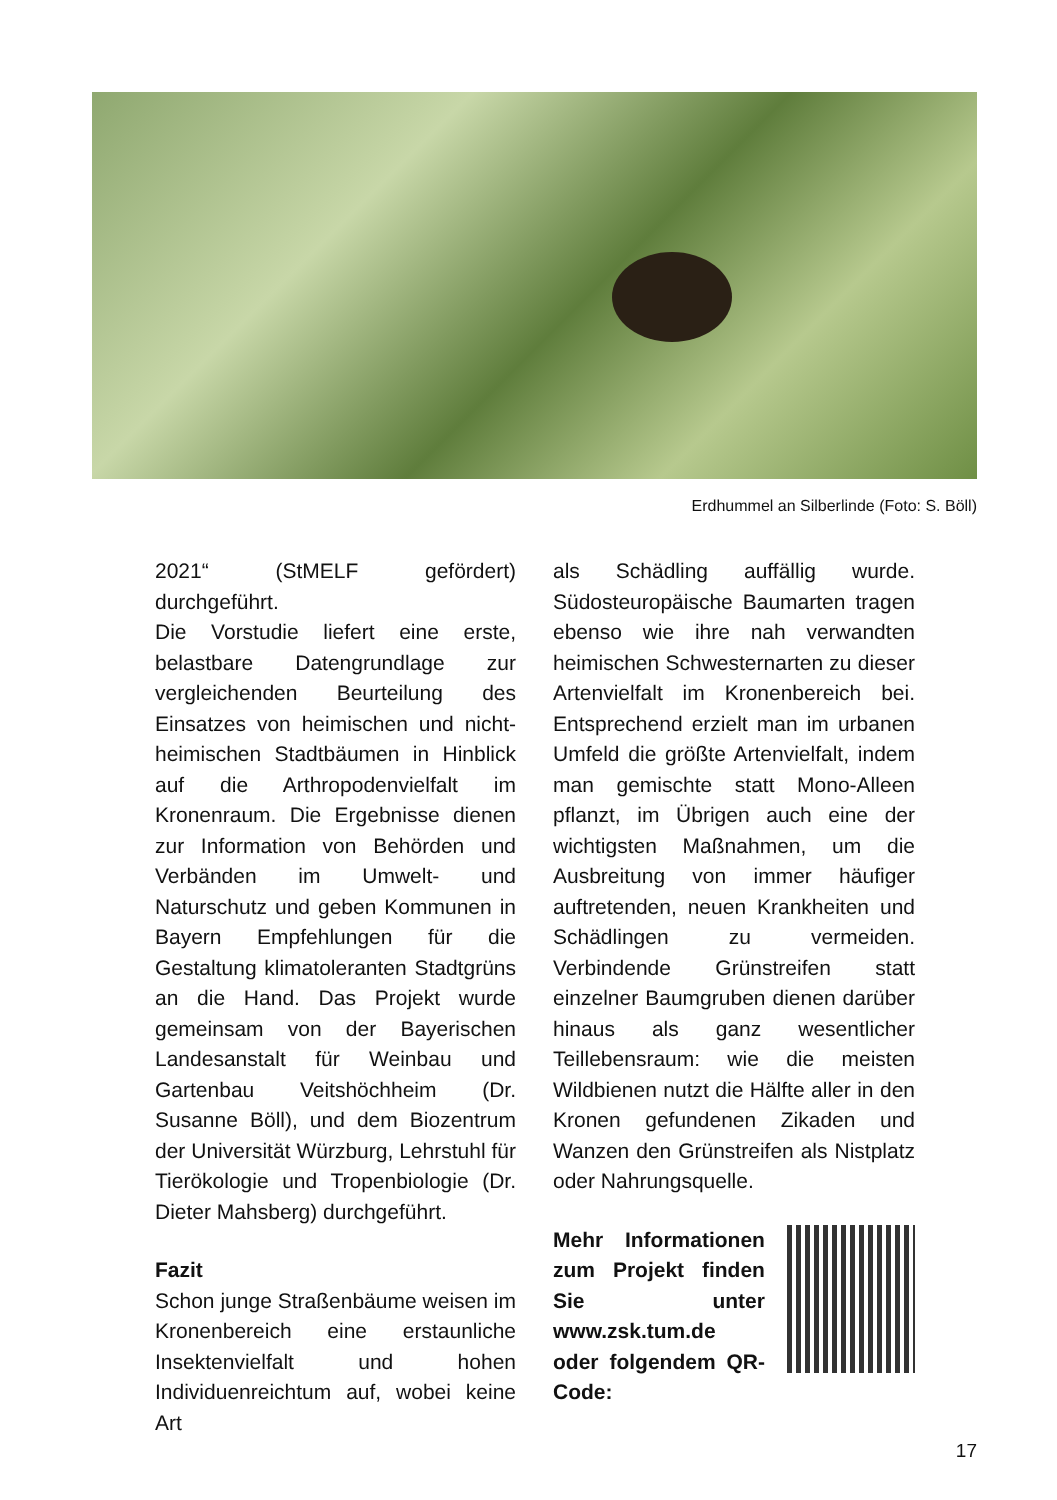Erdhummel an Silberlinde (Foto: S. Böll)
2021“ (StMELF gefördert) durchgeführt.
Die Vorstudie liefert eine erste, belastbare Datengrundlage zur vergleichenden Beurteilung des Einsatzes von heimischen und nicht-heimischen Stadtbäumen in Hinblick auf die Arthropodenvielfalt im Kronenraum. Die Ergebnisse dienen zur Information von Behörden und Verbänden im Umwelt- und Naturschutz und geben Kommunen in Bayern Empfehlungen für die Gestaltung klimatoleranten Stadtgrüns an die Hand. Das Projekt wurde gemeinsam von der Bayerischen Landesanstalt für Weinbau und Gartenbau Veitshöchheim (Dr. Susanne Böll), und dem Biozentrum der Universität Würzburg, Lehrstuhl für Tierökologie und Tropenbiologie (Dr. Dieter Mahsberg) durchgeführt.
Fazit
Schon junge Straßenbäume weisen im Kronenbereich eine erstaunliche Insektenvielfalt und hohen Individuenreichtum auf, wobei keine Art
als Schädling auffällig wurde. Südosteuropäische Baumarten tragen ebenso wie ihre nah verwandten heimischen Schwesternarten zu dieser Artenvielfalt im Kronenbereich bei. Entsprechend erzielt man im urbanen Umfeld die größte Artenvielfalt, indem man gemischte statt Mono-Alleen pflanzt, im Übrigen auch eine der wichtigsten Maßnahmen, um die Ausbreitung von immer häufiger auftretenden, neuen Krankheiten und Schädlingen zu vermeiden. Verbindende Grünstreifen statt einzelner Baumgruben dienen darüber hinaus als ganz wesentlicher Teillebensraum: wie die meisten Wildbienen nutzt die Hälfte aller in den Kronen gefundenen Zikaden und Wanzen den Grünstreifen als Nistplatz oder Nahrungsquelle.
Mehr Informationen zum Projekt finden Sie unter www.zsk.tum.de oder folgendem QR-Code:
17